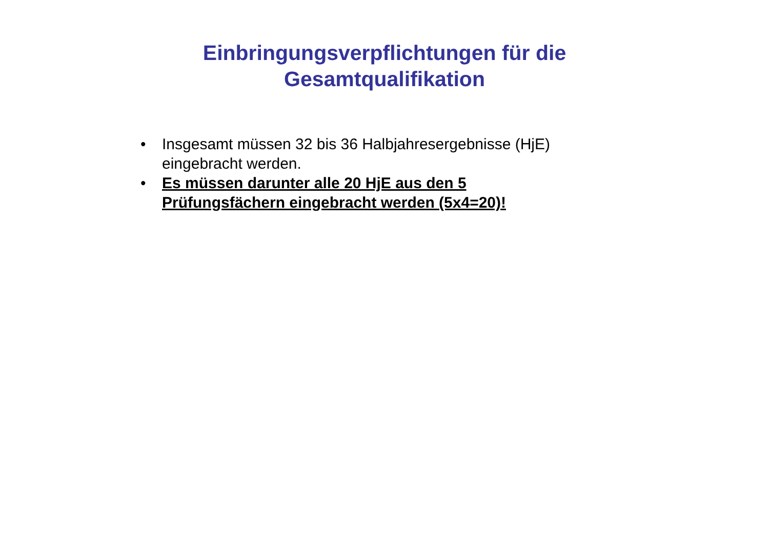Einbringungsverpflichtungen für die Gesamtqualifikation
• Insgesamt müssen 32 bis 36 Halbjahresergebnisse (HjE) eingebracht werden.
• Es müssen darunter alle 20 HjE aus den 5 Prüfungsfächern eingebracht werden (5x4=20)!